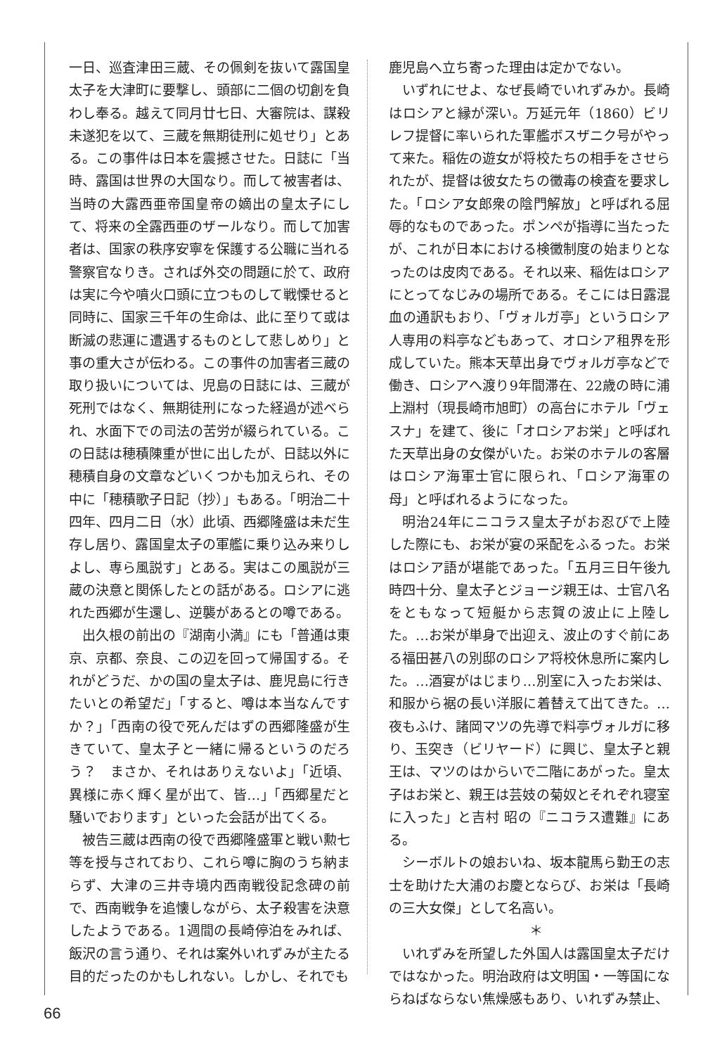一日、巡査津田三蔵、その佩剣を抜いて露国皇太子を大津町に要撃し、頭部に二個の切創を負わし奉る。越えて同月廿七日、大審院は、謀殺未遂犯を以て、三蔵を無期徒刑に処せり」とある。この事件は日本を震撼させた。日誌に「当時、露国は世界の大国なり。而して被害者は、当時の大露西亜帝国皇帝の嫡出の皇太子にして、将来の全露西亜のザールなり。而して加害者は、国家の秩序安寧を保護する公職に当れる警察官なりき。されば外交の問題に於て、政府は実に今や噴火口頭に立つものして戦慄せると同時に、国家三千年の生命は、此に至りて或は断滅の悲運に遭遇するものとして悲しめり」と事の重大さが伝わる。この事件の加害者三蔵の取り扱いについては、児島の日誌には、三蔵が死刑ではなく、無期徒刑になった経過が述べられ、水面下での司法の苦労が綴られている。この日誌は穂積陳重が世に出したが、日誌以外に穂積自身の文章などいくつかも加えられ、その中に「穂積歌子日記（抄）」もある。「明治二十四年、四月二日（水）此頃、西郷隆盛は未だ生存し居り、露国皇太子の軍艦に乗り込み来りしよし、専ら風説す」とある。実はこの風説が三蔵の決意と関係したとの話がある。ロシアに逃れた西郷が生還し、逆襲があるとの噂である。
出久根の前出の『湖南小満』にも「普通は東京、京都、奈良、この辺を回って帰国する。それがどうだ、かの国の皇太子は、鹿児島に行きたいとの希望だ」「すると、噂は本当なんですか？」「西南の役で死んだはずの西郷隆盛が生きていて、皇太子と一緒に帰るというのだろう？　まさか、それはありえないよ」「近頃、異様に赤く輝く星が出て、皆…」「西郷星だと騒いでおります」といった会話が出てくる。
被告三蔵は西南の役で西郷隆盛軍と戦い勲七等を授与されており、これら噂に胸のうち納まらず、大津の三井寺境内西南戦役記念碑の前で、西南戦争を追懐しながら、太子殺害を決意したようである。1週間の長崎停泊をみれば、飯沢の言う通り、それは案外いれずみが主たる目的だったのかもしれない。しかし、それでも
鹿児島へ立ち寄った理由は定かでない。
いずれにせよ、なぜ長崎でいれずみか。長崎はロシアと縁が深い。万延元年（1860）ビリレフ提督に率いられた軍艦ボスザニク号がやって来た。稲佐の遊女が将校たちの相手をさせられたが、提督は彼女たちの黴毒の検査を要求した。「ロシア女郎衆の陰門解放」と呼ばれる屈辱的なものであった。ポンペが指導に当たったが、これが日本における検黴制度の始まりとなったのは皮肉である。それ以来、稲佐はロシアにとってなじみの場所である。そこには日露混血の通訳もおり、「ヴォルガ亭」というロシア人専用の料亭などもあって、オロシア租界を形成していた。熊本天草出身でヴォルガ亭などで働き、ロシアへ渡り9年間滞在、22歳の時に浦上淵村（現長崎市旭町）の高台にホテル「ヴェスナ」を建て、後に「オロシアお栄」と呼ばれた天草出身の女傑がいた。お栄のホテルの客層はロシア海軍士官に限られ、「ロシア海軍の母」と呼ばれるようになった。
明治24年にニコラス皇太子がお忍びで上陸した際にも、お栄が宴の采配をふるった。お栄はロシア語が堪能であった。「五月三日午後九時四十分、皇太子とジョージ親王は、士官八名をともなって短艇から志賀の波止に上陸した。…お栄が単身で出迎え、波止のすぐ前にある福田甚八の別邸のロシア将校休息所に案内した。…酒宴がはじまり…別室に入ったお栄は、和服から裾の長い洋服に着替えて出てきた。…夜もふけ、諸岡マツの先導で料亭ヴォルガに移り、玉突き（ビリヤード）に興じ、皇太子と親王は、マツのはからいで二階にあがった。皇太子はお栄と、親王は芸妓の菊奴とそれぞれ寝室に入った」と吉村 昭の『ニコラス遭難』にある。
シーボルトの娘おいね、坂本龍馬ら勤王の志士を助けた大浦のお慶とならび、お栄は「長崎の三大女傑」として名高い。
＊
いれずみを所望した外国人は露国皇太子だけではなかった。明治政府は文明国・一等国にならねばならない焦燥感もあり、いれずみ禁止、
66